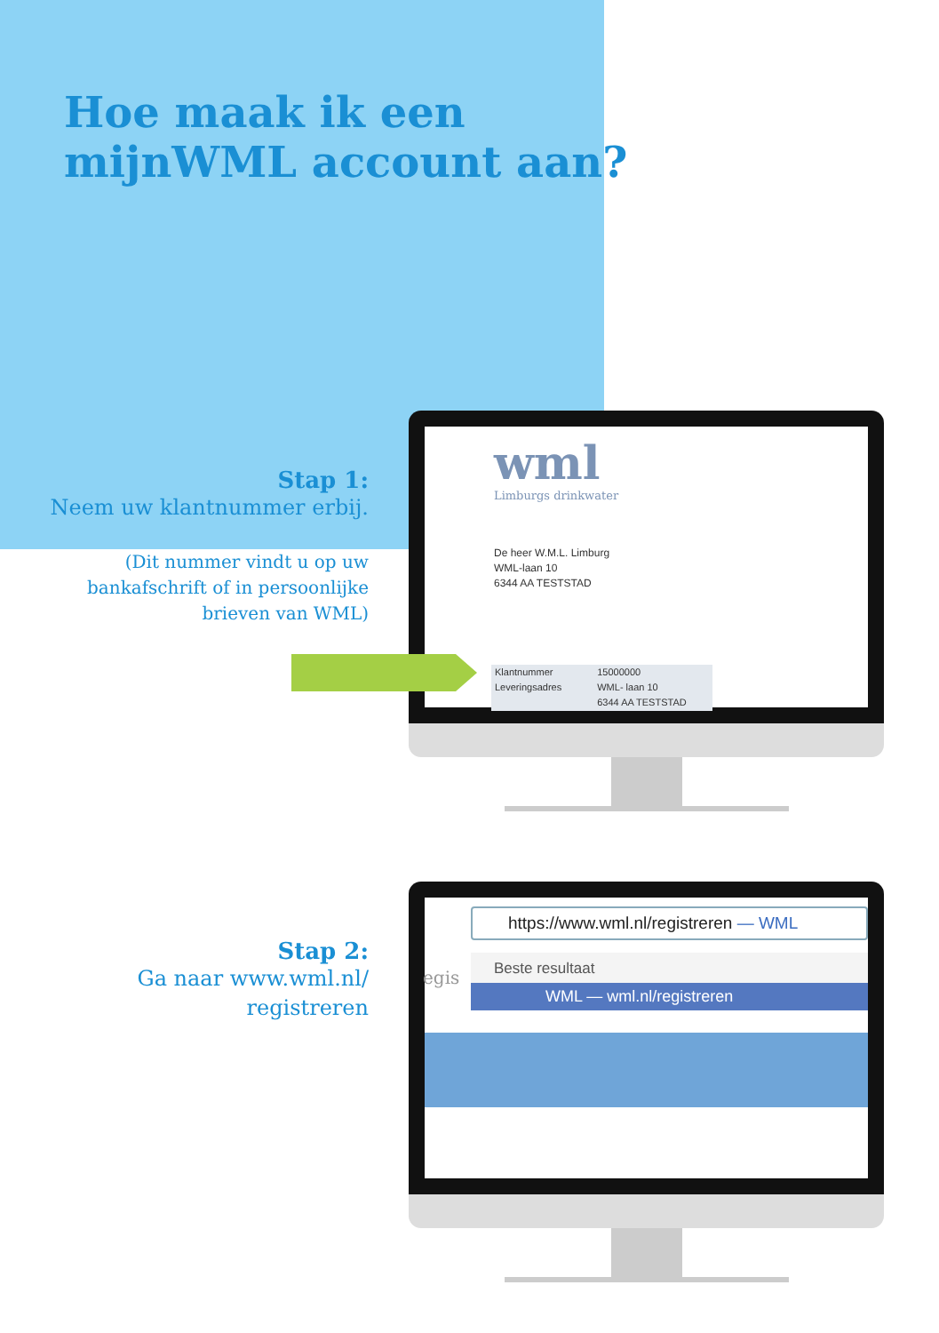Hoe maak ik een
mijnWML account aan?
Stap 1:
Neem uw klantnummer erbij.
(Dit nummer vindt u op uw
bankafschrift of in persoonlijke
brieven van WML)
Stap 2:
Ga naar www.wml.nl/
registreren
wml
Limburgs drinkwater
De heer W.M.L. Limburg
WML-laan 10
6344 AA TESTSTAD
Klantnummer
Leveringsadres
15000000
WML- laan 10
6344 AA TESTSTAD
https://www.wml.nl/registreren — WML
egis
Beste resultaat
WML — wml.nl/registreren